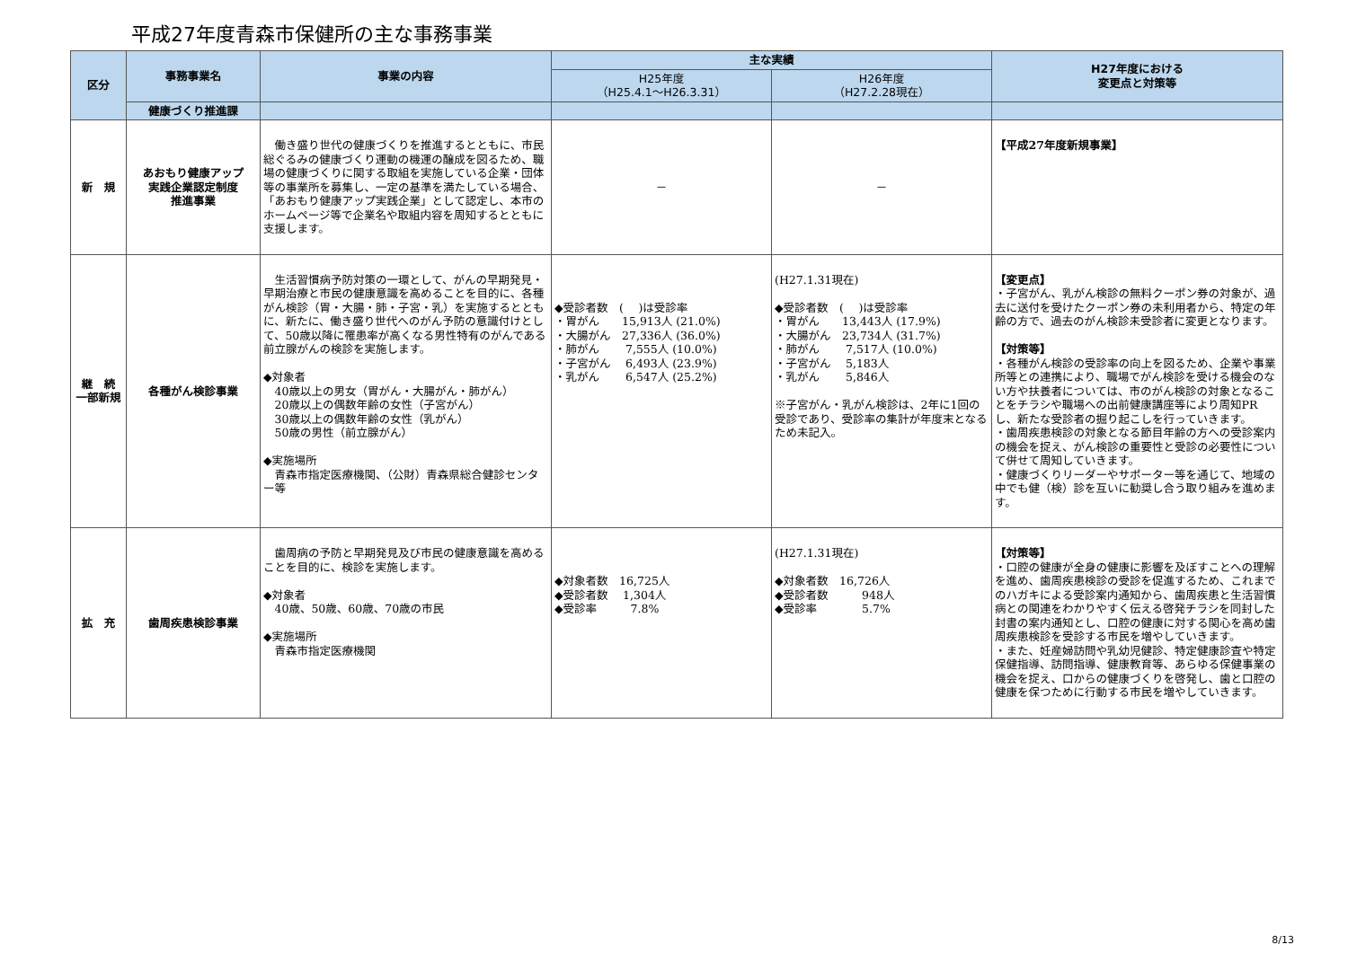平成27年度青森市保健所の主な事務事業
| 区分 | 事務事業名 | 事業の内容 | 主な実績 | | H27年度における 変更点と対策等 |
| --- | --- | --- | --- | --- | --- |
| | | | H25年度 （H25.4.1～H26.3.31） | H26年度 （H27.2.28現在） | |
| | 健康づくり推進課 | | | | |
| 新 規 | あおもり健康アップ 実践企業認定制度 推進事業 | 働き盛り世代の健康づくりを推進するとともに、市民総ぐるみの健康づくり運動の機運の醸成を図るため、職場の健康づくりに関する取組を実施している企業・団体等の事業所を募集し、一定の基準を満たしている場合、「あおもり健康アップ実践企業」として認定し、本市のホームページ等で企業名や取組内容を周知するとともに支援します。 | － | － | 【平成27年度新規事業】 |
| 継 続 一部新規 | 各種がん検診事業 | 生活習慣病予防対策の一環として、がんの早期発見・早期治療と市民の健康意識を高めることを目的に、各種がん検診（胃・大腸・肺・子宮・乳）を実施するとともに、新たに、働き盛り世代へのがん予防の意識付けとして、50歳以降に罹患率が高くなる男性特有のがんである前立腺がんの検診を実施します。 ◆対象者 40歳以上の男女（胃がん・大腸がん・肺がん） 20歳以上の偶数年齢の女性（子宮がん） 30歳以上の偶数年齢の女性（乳がん） 50歳の男性（前立腺がん） ◆実施場所 青森市指定医療機関、（公財）青森県総合健診センター等 | ◆受診者数 ( )は受診率 ・胃がん 15,913人 (21.0%) ・大腸がん 27,336人 (36.0%) ・肺がん 7,555人 (10.0%) ・子宮がん 6,493人 (23.9%) ・乳がん 6,547人 (25.2%) | (H27.1.31現在) ◆受診者数 ( )は受診率 ・胃がん 13,443人 (17.9%) ・大腸がん 23,734人 (31.7%) ・肺がん 7,517人 (10.0%) ・子宮がん 5,183人 ・乳がん 5,846人 ※子宮がん・乳がん検診は、2年に1回の受診であり、受診率の集計が年度末となるため未記入。 | 【変更点】 ・子宮がん、乳がん検診の無料クーポン券の対象が、過去に送付を受けたクーポン券の未利用者から、特定の年齢の方で、過去のがん検診未受診者に変更となります。 【対策等】 ・各種がん検診の受診率の向上を図るため、企業や事業所等との連携により、職場でがん検診を受ける機会のない方や扶養者については、市のがん検診の対象となることをチラシや職場への出前健康講座等により周知PRし、新たな受診者の掘り起こしを行っていきます。 ・歯周疾患検診の対象となる節目年齢の方への受診案内の機会を捉え、がん検診の重要性と受診の必要性について併せて周知していきます。 ・健康づくりリーダーやサポーター等を通じて、地域の中でも健（検）診を互いに勧奨し合う取り組みを進めます。 |
| 拡 充 | 歯周疾患検診事業 | 歯周病の予防と早期発見及び市民の健康意識を高めることを目的に、検診を実施します。 ◆対象者 40歳、50歳、60歳、70歳の市民 ◆実施場所 青森市指定医療機関 | ◆対象者数 16,725人 ◆受診者数 1,304人 ◆受診率 7.8% | (H27.1.31現在) ◆対象者数 16,726人 ◆受診者数 948人 ◆受診率 5.7% | 【対策等】 ・口腔の健康が全身の健康に影響を及ぼすことへの理解を進め、歯周疾患検診の受診を促進するため、これまでのハガキによる受診案内通知から、歯周疾患と生活習慣病との関連をわかりやすく伝える啓発チラシを同封した封書の案内通知とし、口腔の健康に対する関心を高め歯周疾患検診を受診する市民を増やしていきます。 ・また、妊産婦訪問や乳幼児健診、特定健康診査や特定保健指導、訪問指導、健康教育等、あらゆる保健事業の機会を捉え、口からの健康づくりを啓発し、歯と口腔の健康を保つために行動する市民を増やしていきます。 |
8/13